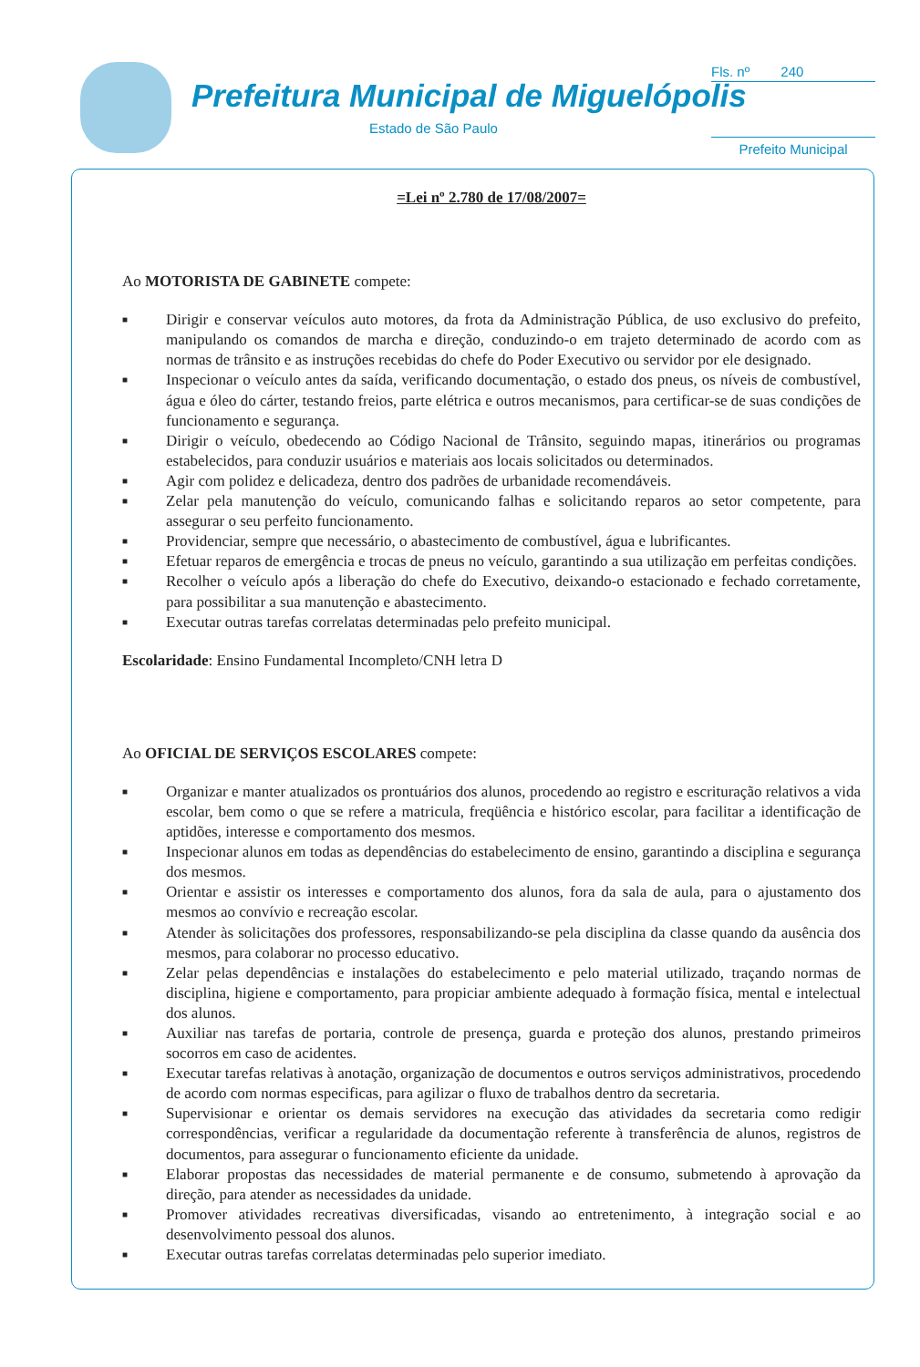Prefeitura Municipal de Miguelópolis
Estado de São Paulo
Fls. nº 240
Prefeito Municipal
=Lei nº 2.780 de 17/08/2007=
Ao MOTORISTA DE GABINETE compete:
■ Dirigir e conservar veículos auto motores, da frota da Administração Pública, de uso exclusivo do prefeito, manipulando os comandos de marcha e direção, conduzindo-o em trajeto determinado de acordo com as normas de trânsito e as instruções recebidas do chefe do Poder Executivo ou servidor por ele designado.
■ Inspecionar o veículo antes da saída, verificando documentação, o estado dos pneus, os níveis de combustível, água e óleo do cárter, testando freios, parte elétrica e outros mecanismos, para certificar-se de suas condições de funcionamento e segurança.
■ Dirigir o veículo, obedecendo ao Código Nacional de Trânsito, seguindo mapas, itinerários ou programas estabelecidos, para conduzir usuários e materiais aos locais solicitados ou determinados.
■ Agir com polidez e delicadeza, dentro dos padrões de urbanidade recomendáveis.
■ Zelar pela manutenção do veículo, comunicando falhas e solicitando reparos ao setor competente, para assegurar o seu perfeito funcionamento.
■ Providenciar, sempre que necessário, o abastecimento de combustível, água e lubrificantes.
■ Efetuar reparos de emergência e trocas de pneus no veículo, garantindo a sua utilização em perfeitas condições.
■ Recolher o veículo após a liberação do chefe do Executivo, deixando-o estacionado e fechado corretamente, para possibilitar a sua manutenção e abastecimento.
■ Executar outras tarefas correlatas determinadas pelo prefeito municipal.
Escolaridade: Ensino Fundamental Incompleto/CNH letra D
Ao OFICIAL DE SERVIÇOS ESCOLARES compete:
■ Organizar e manter atualizados os prontuários dos alunos, procedendo ao registro e escrituração relativos a vida escolar, bem como o que se refere a matricula, freqüência e histórico escolar, para facilitar a identificação de aptidões, interesse e comportamento dos mesmos.
■ Inspecionar alunos em todas as dependências do estabelecimento de ensino, garantindo a disciplina e segurança dos mesmos.
■ Orientar e assistir os interesses e comportamento dos alunos, fora da sala de aula, para o ajustamento dos mesmos ao convívio e recreação escolar.
■ Atender às solicitações dos professores, responsabilizando-se pela disciplina da classe quando da ausência dos mesmos, para colaborar no processo educativo.
■ Zelar pelas dependências e instalações do estabelecimento e pelo material utilizado, traçando normas de disciplina, higiene e comportamento, para propiciar ambiente adequado à formação física, mental e intelectual dos alunos.
■ Auxiliar nas tarefas de portaria, controle de presença, guarda e proteção dos alunos, prestando primeiros socorros em caso de acidentes.
■ Executar tarefas relativas à anotação, organização de documentos e outros serviços administrativos, procedendo de acordo com normas especificas, para agilizar o fluxo de trabalhos dentro da secretaria.
■ Supervisionar e orientar os demais servidores na execução das atividades da secretaria como redigir correspondências, verificar a regularidade da documentação referente à transferência de alunos, registros de documentos, para assegurar o funcionamento eficiente da unidade.
■ Elaborar propostas das necessidades de material permanente e de consumo, submetendo à aprovação da direção, para atender as necessidades da unidade.
■ Promover atividades recreativas diversificadas, visando ao entretenimento, à integração social e ao desenvolvimento pessoal dos alunos.
■ Executar outras tarefas correlatas determinadas pelo superior imediato.